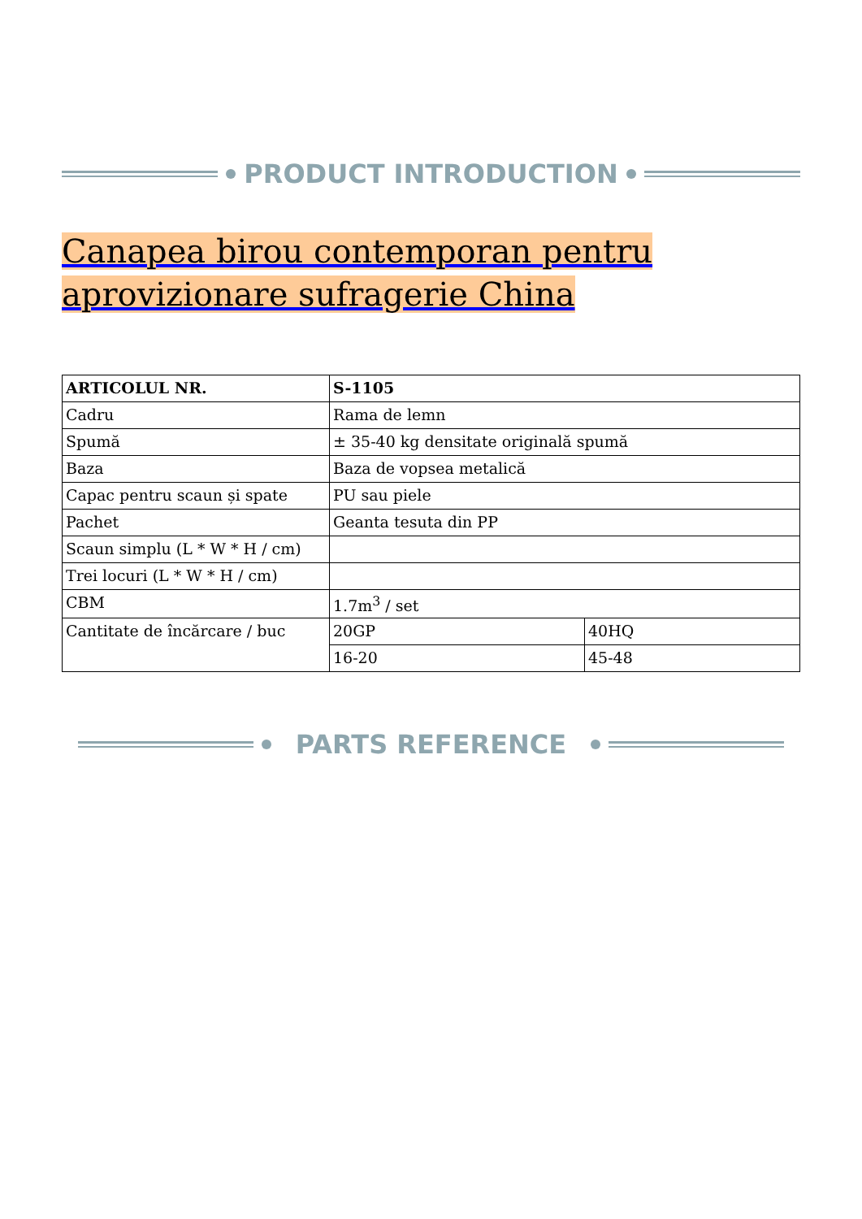PRODUCT INTRODUCTION
Canapea birou contemporan pentru aprovizionare sufragerie China
| ARTICOLUL NR. | S-1105 | |
| Cadru | Rama de lemn | |
| Spumă | ± 35-40 kg densitate originală spumă | |
| Baza | Baza de vopsea metalică | |
| Capac pentru scaun și spate | PU sau piele | |
| Pachet | Geanta tesuta din PP | |
| Scaun simplu (L * W * H / cm) | | |
| Trei locuri (L * W * H / cm) | | |
| CBM | 1.7m<sup>3</sup> / set | |
| Cantitate de încărcare / buc | 20GP | 40HQ |
| | 16-20 | 45-48 |
PARTS REFERENCE